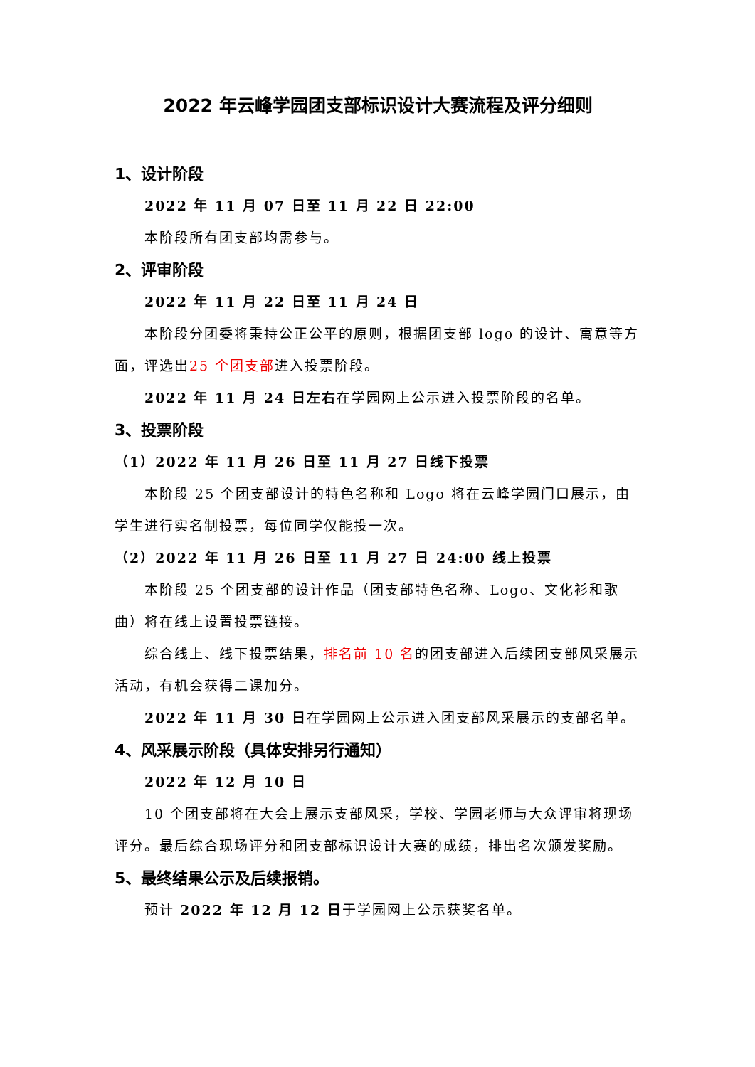2022 年云峰学园团支部标识设计大赛流程及评分细则
1、设计阶段
2022 年 11 月 07 日至 11 月 22 日 22:00
本阶段所有团支部均需参与。
2、评审阶段
2022 年 11 月 22 日至 11 月 24 日
本阶段分团委将秉持公正公平的原则，根据团支部 logo 的设计、寓意等方面，评选出25 个团支部进入投票阶段。
2022 年 11 月 24 日左右在学园网上公示进入投票阶段的名单。
3、投票阶段
（1）2022 年 11 月 26 日至 11 月 27 日线下投票
本阶段 25 个团支部设计的特色名称和 Logo 将在云峰学园门口展示，由学生进行实名制投票，每位同学仅能投一次。
（2）2022 年 11 月 26 日至 11 月 27 日 24:00 线上投票
本阶段 25 个团支部的设计作品（团支部特色名称、Logo、文化衫和歌曲）将在线上设置投票链接。
综合线上、线下投票结果，排名前 10 名的团支部进入后续团支部风采展示活动，有机会获得二课加分。
2022 年 11 月 30 日在学园网上公示进入团支部风采展示的支部名单。
4、风采展示阶段（具体安排另行通知）
2022 年 12 月 10 日
10 个团支部将在大会上展示支部风采，学校、学园老师与大众评审将现场评分。最后综合现场评分和团支部标识设计大赛的成绩，排出名次颁发奖励。
5、最终结果公示及后续报销。
预计 2022 年 12 月 12 日于学园网上公示获奖名单。